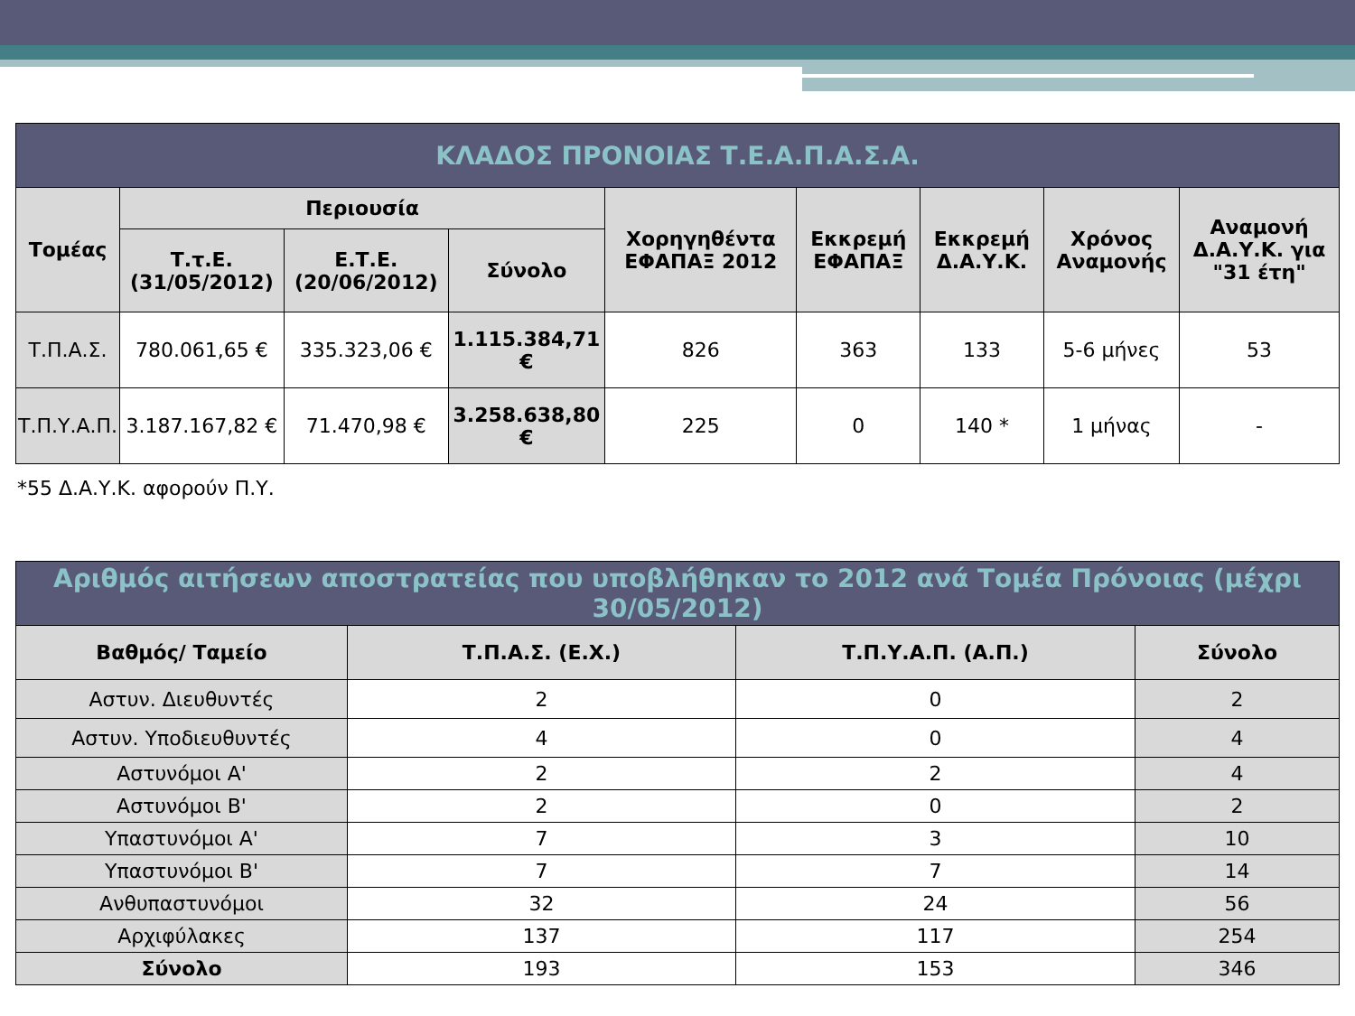| ΚΛΑΔΟΣ ΠΡΟΝΟΙΑΣ Τ.Ε.Α.Π.Α.Σ.Α. | | | | | | | | |
| Τομέας | Περιουσία | | | Χορηγηθέντα ΕΦΑΠΑΞ 2012 | Εκκρεμή ΕΦΑΠΑΞ | Εκκρεμή Δ.Α.Υ.Κ. | Χρόνος Αναμονής | Αναμονή Δ.Α.Υ.Κ. για "31 έτη" |
| | Τ.τ.Ε. (31/05/2012) | Ε.Τ.Ε. (20/06/2012) | Σύνολο | | | | | |
| Τ.Π.Α.Σ. | 780.061,65 € | 335.323,06 € | 1.115.384,71 € | 826 | 363 | 133 | 5-6 μήνες | 53 |
| Τ.Π.Υ.Α.Π. | 3.187.167,82 € | 71.470,98 € | 3.258.638,80 € | 225 | 0 | 140 * | 1 μήνας | - |
*55 Δ.Α.Υ.Κ. αφορούν Π.Υ.
| Αριθμός αιτήσεων αποστρατείας που υποβλήθηκαν το 2012 ανά Τομέα Πρόνοιας (μέχρι 30/05/2012) | | | |
| Βαθμός/ Ταμείο | Τ.Π.Α.Σ. (Ε.Χ.) | Τ.Π.Υ.Α.Π. (Α.Π.) | Σύνολο |
| Αστυν. Διευθυντές | 2 | 0 | 2 |
| Αστυν. Υποδιευθυντές | 4 | 0 | 4 |
| Αστυνόμοι Α' | 2 | 2 | 4 |
| Αστυνόμοι Β' | 2 | 0 | 2 |
| Υπαστυνόμοι Α' | 7 | 3 | 10 |
| Υπαστυνόμοι Β' | 7 | 7 | 14 |
| Ανθυπαστυνόμοι | 32 | 24 | 56 |
| Αρχιφύλακες | 137 | 117 | 254 |
| Σύνολο | 193 | 153 | 346 |